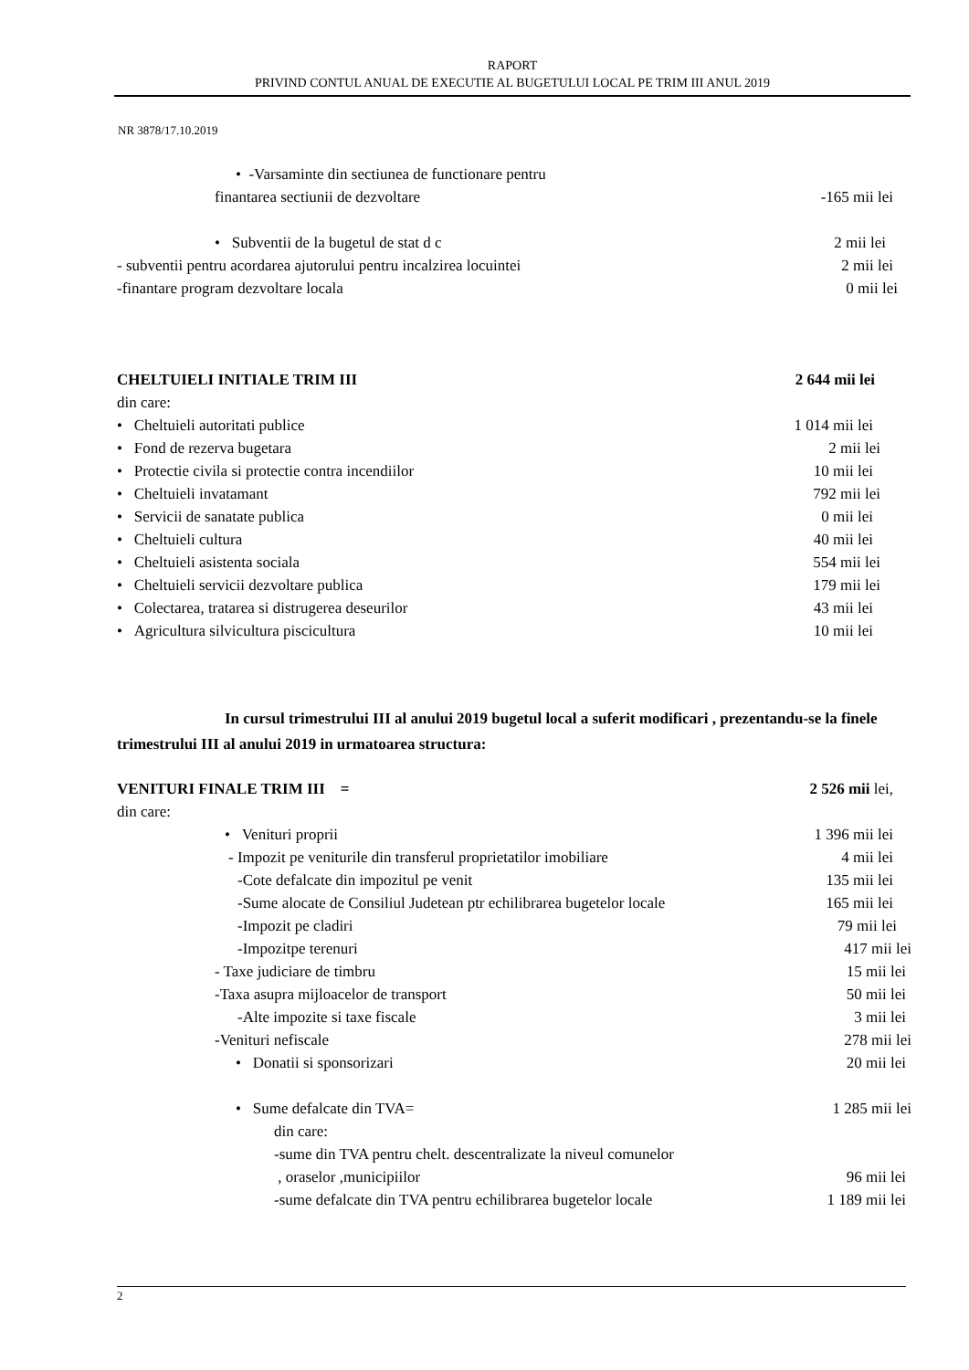RAPORT
PRIVIND CONTUL ANUAL DE EXECUTIE AL BUGETULUI LOCAL PE TRIM III ANUL 2019
NR 3878/17.10.2019
• -Varsaminte din sectiunea de functionare pentru
finantarea sectiunii de dezvoltare -165 mii lei
• Subventii de la bugetul de stat d c 2 mii lei
- subventii pentru acordarea ajutorului pentru incalzirea locuintei 2 mii lei
-finantare program dezvoltare locala 0 mii lei
CHELTUIELI INITIALE TRIM III 2 644 mii lei
din care:
• Cheltuieli autoritati publice 1 014 mii lei
• Fond de rezerva bugetara 2 mii lei
• Protectie civila si protectie contra incendiilor 10 mii lei
• Cheltuieli invatamant 792 mii lei
• Servicii de sanatate publica 0 mii lei
• Cheltuieli cultura 40 mii lei
• Cheltuieli asistenta sociala 554 mii lei
• Cheltuieli servicii dezvoltare publica 179 mii lei
• Colectarea, tratarea si distrugerea deseurilor 43 mii lei
• Agricultura silvicultura piscicultura 10 mii lei
In cursul trimestrului III al anului 2019 bugetul local a suferit modificari , prezentandu-se la finele trimestrului III al anului 2019 in urmatoarea structura:
VENITURI FINALE TRIM III = 2 526 mii lei,
din care:
• Venituri proprii 1 396 mii lei
- Impozit pe veniturile din transferul proprietatilor imobiliare 4 mii lei
-Cote defalcate din impozitul pe venit 135 mii lei
-Sume alocate de Consiliul Judetean ptr echilibrarea bugetelor locale 165 mii lei
-Impozit pe cladiri 79 mii lei
-Impozitpe terenuri 417 mii lei
- Taxe judiciare de timbru 15 mii lei
-Taxa asupra mijloacelor de transport 50 mii lei
-Alte impozite si taxe fiscale 3 mii lei
-Venituri nefiscale 278 mii lei
• Donatii si sponsorizari 20 mii lei
• Sume defalcate din TVA= 1 285 mii lei
din care:
-sume din TVA pentru chelt. descentralizate la niveul comunelor
, oraselor ,municipiilor 96 mii lei
-sume defalcate din TVA pentru echilibrarea bugetelor locale 1 189 mii lei
2